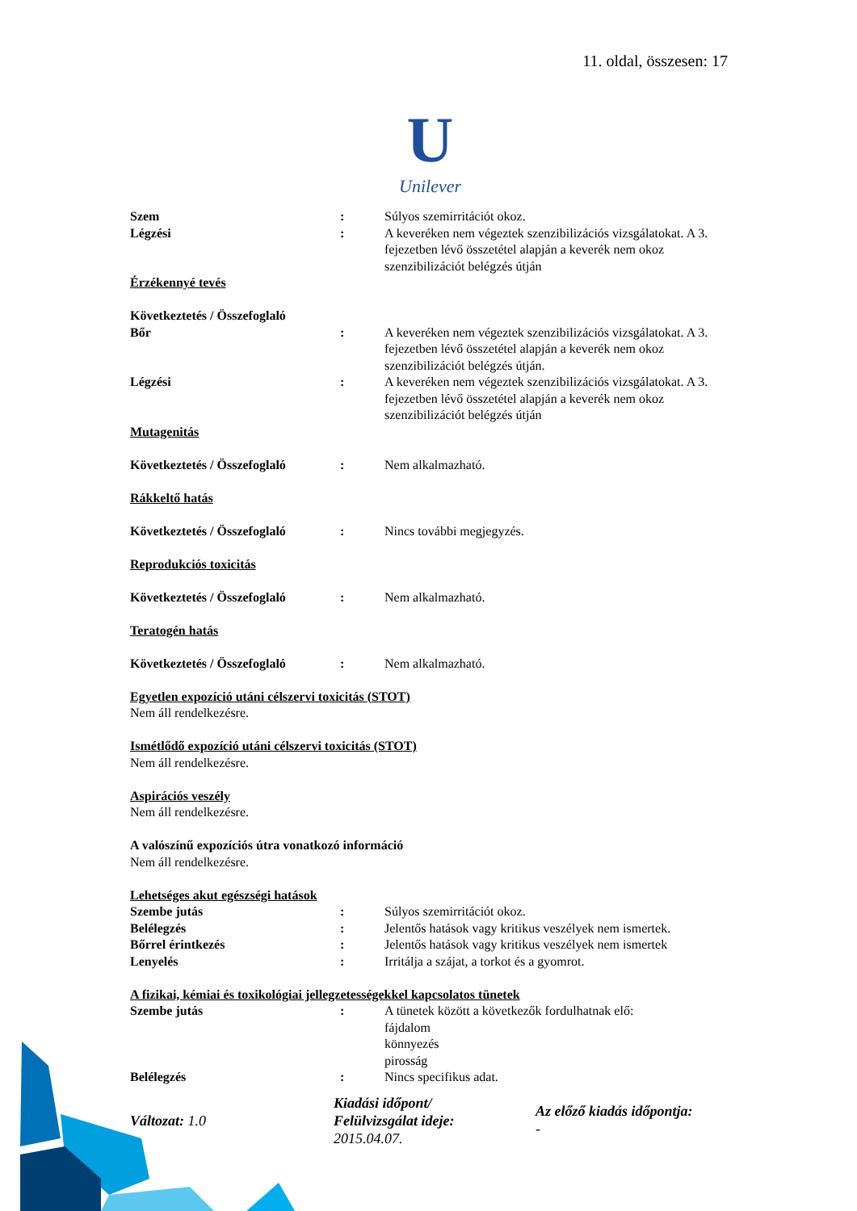11. oldal, összesen: 17
U
Unilever
Szem : Súlyos szemirritációt okoz.
Légzési : A keveréken nem végeztek szenzibilizációs vizsgálatokat. A 3. fejezetben lévő összetétel alapján a keverék nem okoz szenzibilizációt belégzés útján
Érzékennyé tevés
Következtetés / Összefoglaló
Bőr : A keveréken nem végeztek szenzibilizációs vizsgálatokat. A 3. fejezetben lévő összetétel alapján a keverék nem okoz szenzibilizációt belégzés útján.
Légzési : A keveréken nem végeztek szenzibilizációs vizsgálatokat. A 3. fejezetben lévő összetétel alapján a keverék nem okoz szenzibilizációt belégzés útján
Mutagenitás
Következtetés / Összefoglaló
: Nem alkalmazható.
Rákkeltő hatás
Következtetés / Összefoglaló
: Nincs további megjegyzés.
Reprodukciós toxicitás
Következtetés / Összefoglaló
: Nem alkalmazható.
Teratogén hatás
Következtetés / Összefoglaló
: Nem alkalmazható.
Egyetlen expozíció utáni célszervi toxicitás (STOT)
Nem áll rendelkezésre.
Ismétlődő expozíció utáni célszervi toxicitás (STOT)
Nem áll rendelkezésre.
Aspirációs veszély
Nem áll rendelkezésre.
A valószínű expozíciós útra vonatkozó információ
Nem áll rendelkezésre.
Lehetséges akut egészségi hatások
Szembe jutás : Súlyos szemirritációt okoz.
Belélegzés : Jelentős hatások vagy kritikus veszélyek nem ismertek.
Bőrrel érintkezés : Jelentős hatások vagy kritikus veszélyek nem ismertek
Lenyelés : Irritálja a szájat, a torkot és a gyomrot.
A fizikai, kémiai és toxikológiai jellegzetességekkel kapcsolatos tünetek
Szembe jutás : A tünetek között a következők fordulhatnak elő:
fájdalom
könnyezés
pirosság
Belélegzés : Nincs specifikus adat.
Változat: 1.0
Kiadási időpont/
Felülvizsgálat ideje:
2015.04.07.
Az előző kiadás időpontja:
-